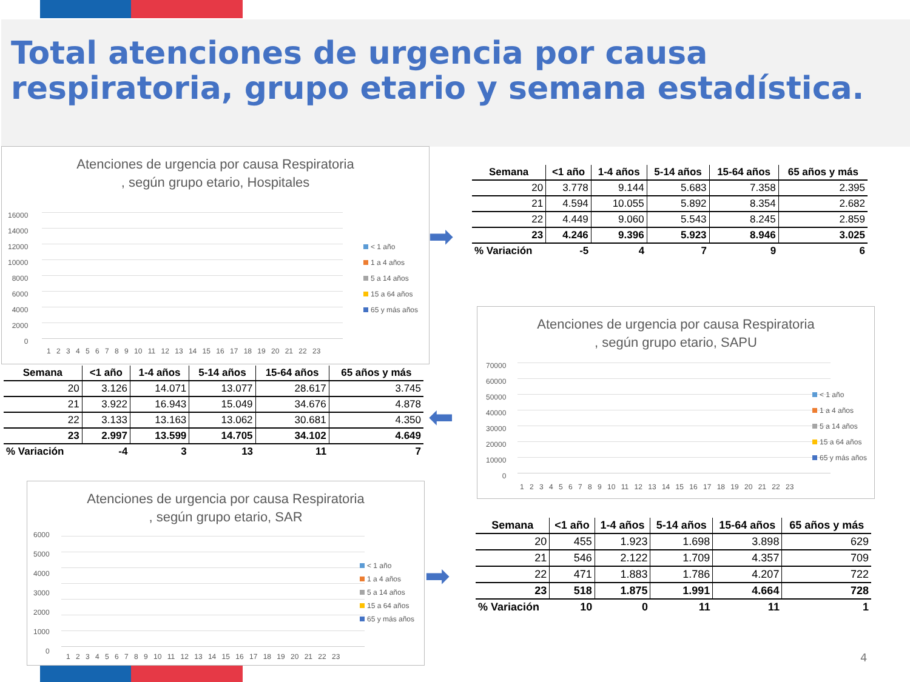Total atenciones de urgencia por causa
respiratoria, grupo etario y semana estadística.
Atenciones de urgencia por causa Respiratoria
, según grupo etario, Hospitales
16000
14000
12000
10000
8000
6000
4000
2000
0
1 2 3 4 5 6 7 8 9 10 11 12 13 14 15 16 17 18 19 20 21 22 23
< 1 año
1 a 4 años
5 a 14 años
15 a 64 años
65 y más años
➡
| Semana | <1 año | 1-4 años | 5-14 años | 15-64 años | 65 años y más |
| --- | --- | --- | --- | --- | --- |
| 20 | 3.778 | 9.144 | 5.683 | 7.358 | 2.395 |
| 21 | 4.594 | 10.055 | 5.892 | 8.354 | 2.682 |
| 22 | 4.449 | 9.060 | 5.543 | 8.245 | 2.859 |
| 23 | 4.246 | 9.396 | 5.923 | 8.946 | 3.025 |
| % Variación | -5 | 4 | 7 | 9 | 6 |
| Semana | <1 año | 1-4 años | 5-14 años | 15-64 años | 65 años y más |
| --- | --- | --- | --- | --- | --- |
| 20 | 3.126 | 14.071 | 13.077 | 28.617 | 3.745 |
| 21 | 3.922 | 16.943 | 15.049 | 34.676 | 4.878 |
| 22 | 3.133 | 13.163 | 13.062 | 30.681 | 4.350 |
| 23 | 2.997 | 13.599 | 14.705 | 34.102 | 4.649 |
| % Variación | -4 | 3 | 13 | 11 | 7 |
⬅
Atenciones de urgencia por causa Respiratoria
, según grupo etario, SAPU
70000
60000
50000
40000
30000
20000
10000
0
1 2 3 4 5 6 7 8 9 10 11 12 13 14 15 16 17 18 19 20 21 22 23
< 1 año
1 a 4 años
5 a 14 años
15 a 64 años
65 y más años
Atenciones de urgencia por causa Respiratoria
, según grupo etario, SAR
6000
5000
4000
3000
2000
1000
0
1 2 3 4 5 6 7 8 9 10 11 12 13 14 15 16 17 18 19 20 21 22 23
< 1 año
1 a 4 años
5 a 14 años
15 a 64 años
65 y más años
➡
| Semana | <1 año | 1-4 años | 5-14 años | 15-64 años | 65 años y más |
| --- | --- | --- | --- | --- | --- |
| 20 | 455 | 1.923 | 1.698 | 3.898 | 629 |
| 21 | 546 | 2.122 | 1.709 | 4.357 | 709 |
| 22 | 471 | 1.883 | 1.786 | 4.207 | 722 |
| 23 | 518 | 1.875 | 1.991 | 4.664 | 728 |
| % Variación | 10 | 0 | 11 | 11 | 1 |
4